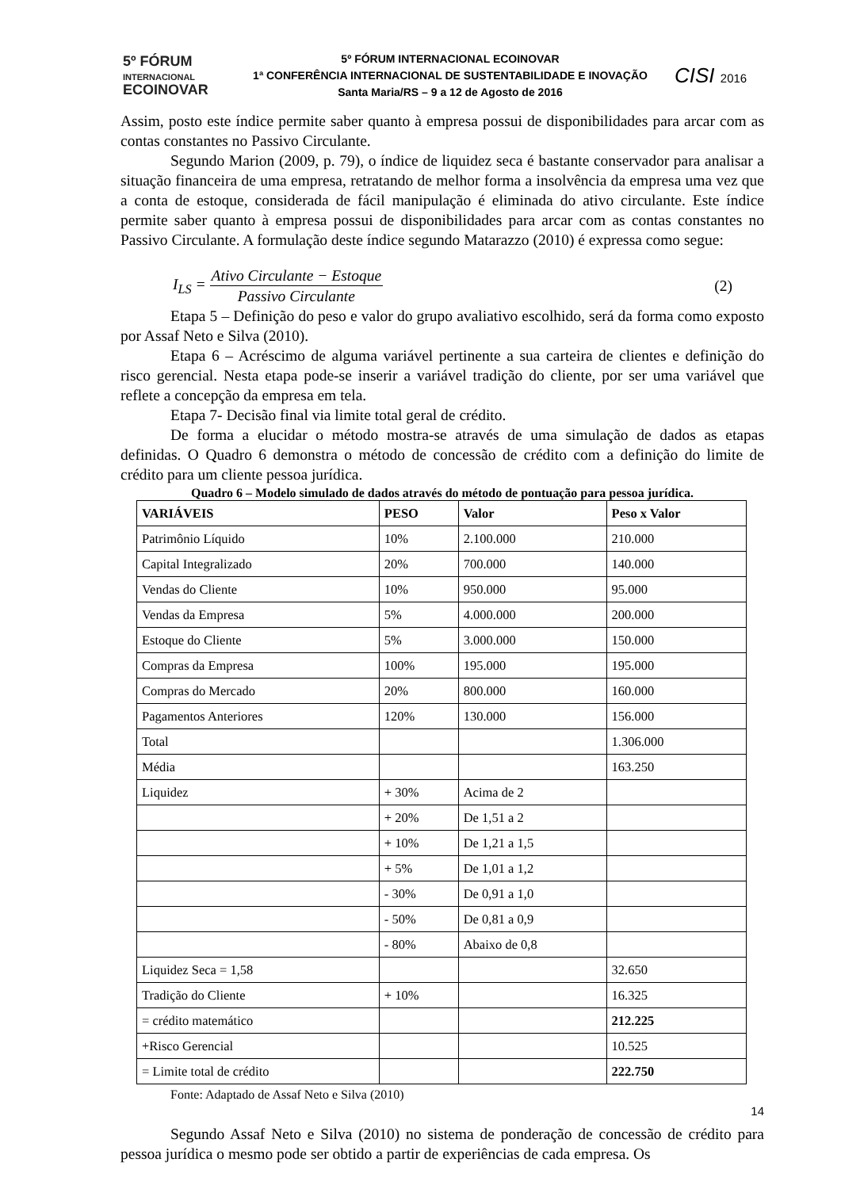5º FÓRUM
INTERNACIONAL
ECOINOVAR
5º FÓRUM INTERNACIONAL ECOINOVAR
1ª CONFERÊNCIA INTERNACIONAL DE SUSTENTABILIDADE E INOVAÇÃO
Santa Maria/RS – 9 a 12 de Agosto de 2016
CISI 2016
Assim, posto este índice permite saber quanto à empresa possui de disponibilidades para arcar com as contas constantes no Passivo Circulante.
Segundo Marion (2009, p. 79), o índice de liquidez seca é bastante conservador para analisar a situação financeira de uma empresa, retratando de melhor forma a insolvência da empresa uma vez que a conta de estoque, considerada de fácil manipulação é eliminada do ativo circulante. Este índice permite saber quanto à empresa possui de disponibilidades para arcar com as contas constantes no Passivo Circulante. A formulação deste índice segundo Matarazzo (2010) é expressa como segue:
I<sub>LS</sub> =
Ativo Circulante − Estoque
Passivo Circulante
(2)
Etapa 5 – Definição do peso e valor do grupo avaliativo escolhido, será da forma como exposto por Assaf Neto e Silva (2010).
Etapa 6 – Acréscimo de alguma variável pertinente a sua carteira de clientes e definição do risco gerencial. Nesta etapa pode-se inserir a variável tradição do cliente, por ser uma variável que reflete a concepção da empresa em tela.
Etapa 7- Decisão final via limite total geral de crédito.
De forma a elucidar o método mostra-se através de uma simulação de dados as etapas definidas. O Quadro 6 demonstra o método de concessão de crédito com a definição do limite de crédito para um cliente pessoa jurídica.
Quadro 6 – Modelo simulado de dados através do método de pontuação para pessoa jurídica.
| VARIÁVEIS | PESO | Valor | Peso x Valor |
| --- | --- | --- | --- |
| Patrimônio Líquido | 10% | 2.100.000 | 210.000 |
| Capital Integralizado | 20% | 700.000 | 140.000 |
| Vendas do Cliente | 10% | 950.000 | 95.000 |
| Vendas da Empresa | 5% | 4.000.000 | 200.000 |
| Estoque do Cliente | 5% | 3.000.000 | 150.000 |
| Compras da Empresa | 100% | 195.000 | 195.000 |
| Compras do Mercado | 20% | 800.000 | 160.000 |
| Pagamentos Anteriores | 120% | 130.000 | 156.000 |
| Total | | | 1.306.000 |
| Média | | | 163.250 |
| Liquidez | + 30% | Acima de 2 | |
| | + 20% | De 1,51 a 2 | |
| | + 10% | De 1,21 a 1,5 | |
| | + 5% | De 1,01 a 1,2 | |
| | - 30% | De 0,91 a 1,0 | |
| | - 50% | De 0,81 a 0,9 | |
| | - 80% | Abaixo de 0,8 | |
| Liquidez Seca = 1,58 | | | 32.650 |
| Tradição do Cliente | + 10% | | 16.325 |
| = crédito matemático | | | 212.225 |
| +Risco Gerencial | | | 10.525 |
| = Limite total de crédito | | | 222.750 |
Fonte: Adaptado de Assaf Neto e Silva (2010)
Segundo Assaf Neto e Silva (2010) no sistema de ponderação de concessão de crédito para pessoa jurídica o mesmo pode ser obtido a partir de experiências de cada empresa. Os
14